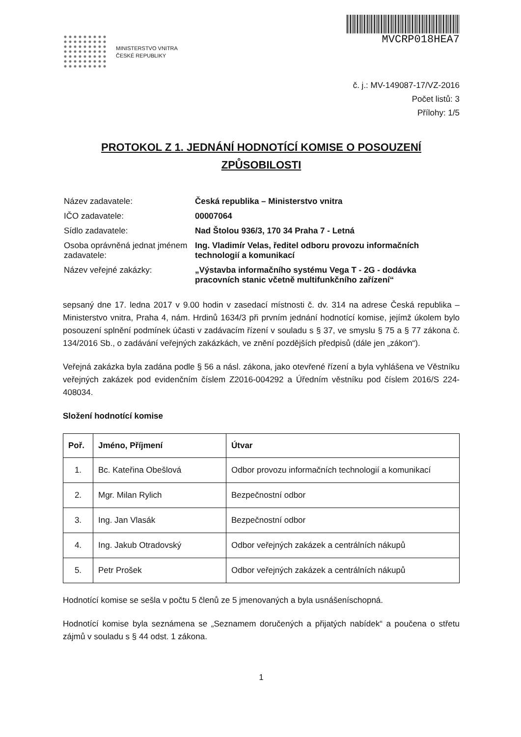MINISTERSTVO VNITRA
ČESKÉ REPUBLIKY
MVCRP018HEA7
č. j.: MV-149087-17/VZ-2016
Počet listů: 3
Přílohy: 1/5
PROTOKOL Z 1. JEDNÁNÍ HODNOTÍCÍ KOMISE O POSOUZENÍ
ZPŮSOBILOSTI
| Název zadavatele: | Česká republika – Ministerstvo vnitra |
| IČO zadavatele: | 00007064 |
| Sídlo zadavatele: | Nad Štolou 936/3, 170 34 Praha 7 - Letná |
| Osoba oprávněná jednat jménem zadavatele: | Ing. Vladimír Velas, ředitel odboru provozu informačních technologií a komunikací |
| Název veřejné zakázky: | „Výstavba informačního systému Vega T - 2G - dodávka pracovních stanic včetně multifunkčního zařízení“ |
sepsaný dne 17. ledna 2017 v 9.00 hodin v zasedací místnosti č. dv. 314 na adrese Česká republika – Ministerstvo vnitra, Praha 4, nám. Hrdinů 1634/3 při prvním jednání hodnotící komise, jejímž úkolem bylo posouzení splnění podmínek účasti v zadávacím řízení v souladu s § 37, ve smyslu § 75 a § 77 zákona č. 134/2016 Sb., o zadávání veřejných zakázkách, ve znění pozdějších předpisů (dále jen „zákon“).
Veřejná zakázka byla zadána podle § 56 a násl. zákona, jako otevřené řízení a byla vyhlášena ve Věstníku veřejných zakázek pod evidenčním číslem Z2016-004292 a Úředním věstníku pod číslem 2016/S 224-408034.
Složení hodnotící komise
| Poř. | Jméno, Příjmení | Útvar |
| --- | --- | --- |
| 1. | Bc. Kateřina Obešlová | Odbor provozu informačních technologií a komunikací |
| 2. | Mgr. Milan Rylich | Bezpečnostní odbor |
| 3. | Ing. Jan Vlasák | Bezpečnostní odbor |
| 4. | Ing. Jakub Otradovský | Odbor veřejných zakázek a centrálních nákupů |
| 5. | Petr Prošek | Odbor veřejných zakázek a centrálních nákupů |
Hodnotící komise se sešla v počtu 5 členů ze 5 jmenovaných a byla usnášeníschopná.
Hodnotící komise byla seznámena se „Seznamem doručených a přijatých nabídek“ a poučena o střetu zájmů v souladu s § 44 odst. 1 zákona.
1